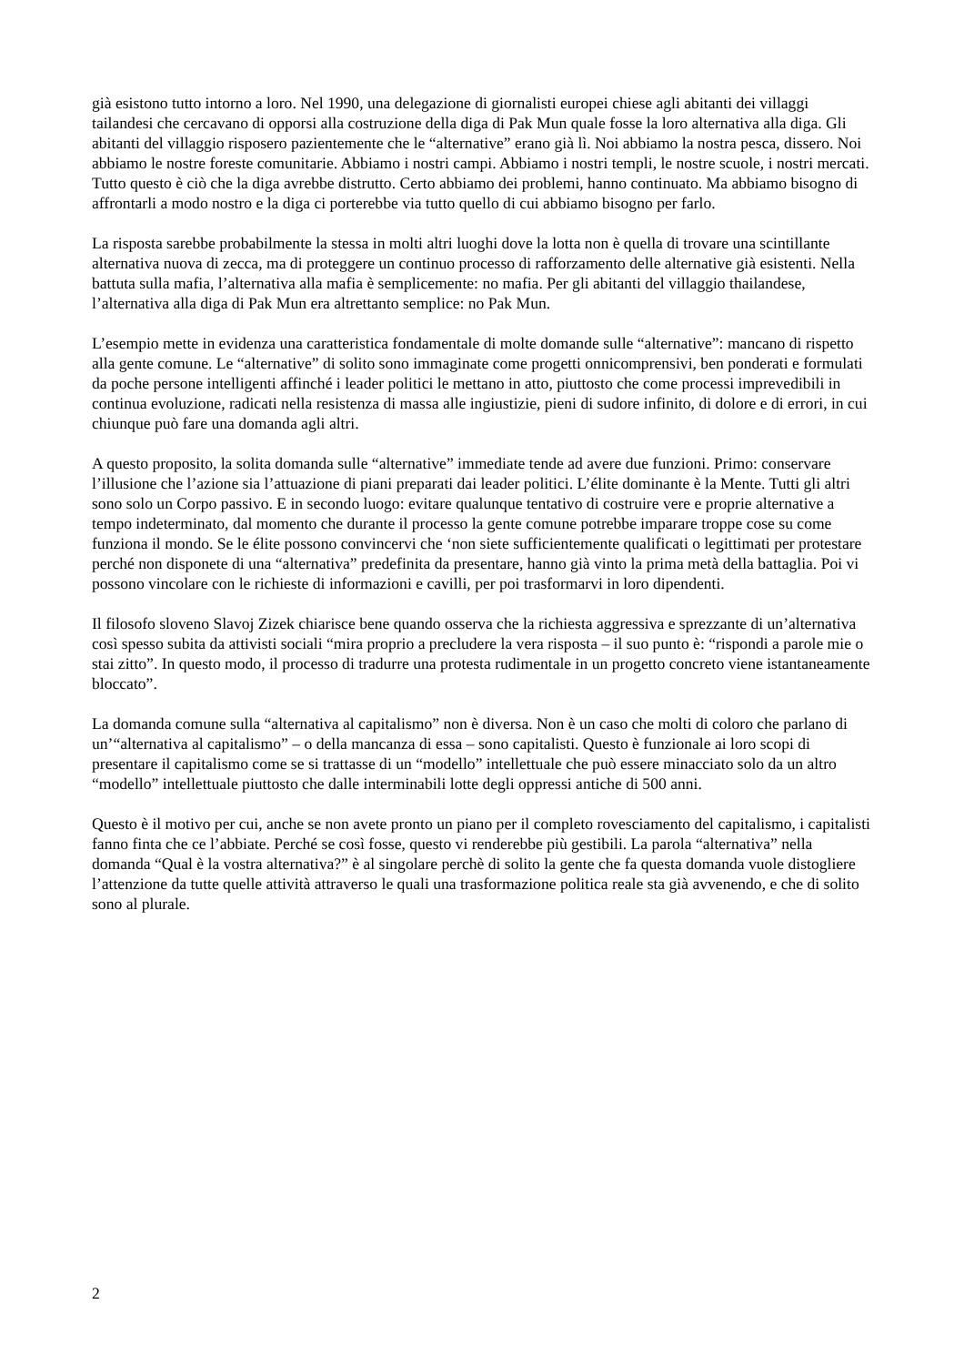già esistono tutto intorno a loro. Nel 1990, una delegazione di giornalisti europei chiese agli abitanti dei villaggi tailandesi che cercavano di opporsi alla costruzione della diga di Pak Mun quale fosse la loro alternativa alla diga. Gli abitanti del villaggio risposero pazientemente che le “alternative” erano già lì. Noi abbiamo la nostra pesca, dissero. Noi abbiamo le nostre foreste comunitarie. Abbiamo i nostri campi. Abbiamo i nostri templi, le nostre scuole, i nostri mercati. Tutto questo è ciò che la diga avrebbe distrutto. Certo abbiamo dei problemi, hanno continuato. Ma abbiamo bisogno di affrontarli a modo nostro e la diga ci porterebbe via tutto quello di cui abbiamo bisogno per farlo.
La risposta sarebbe probabilmente la stessa in molti altri luoghi dove la lotta non è quella di trovare una scintillante alternativa nuova di zecca, ma di proteggere un continuo processo di rafforzamento delle alternative già esistenti. Nella battuta sulla mafia, l’alternativa alla mafia è semplicemente: no mafia. Per gli abitanti del villaggio thailandese, l’alternativa alla diga di Pak Mun era altrettanto semplice: no Pak Mun.
L’esempio mette in evidenza una caratteristica fondamentale di molte domande sulle “alternative”: mancano di rispetto alla gente comune. Le “alternative” di solito sono immaginate come progetti onnicomprensivi, ben ponderati e formulati da poche persone intelligenti affinché i leader politici le mettano in atto, piuttosto che come processi imprevedibili in continua evoluzione, radicati nella resistenza di massa alle ingiustizie, pieni di sudore infinito, di dolore e di errori, in cui chiunque può fare una domanda agli altri.
A questo proposito, la solita domanda sulle “alternative” immediate tende ad avere due funzioni. Primo: conservare l’illusione che l’azione sia l’attuazione di piani preparati dai leader politici. L’élite dominante è la Mente. Tutti gli altri sono solo un Corpo passivo. E in secondo luogo: evitare qualunque tentativo di costruire vere e proprie alternative a tempo indeterminato, dal momento che durante il processo la gente comune potrebbe imparare troppe cose su come funziona il mondo. Se le élite possono convincervi che ‘non siete sufficientemente qualificati o legittimati per protestare perché non disponete di una “alternativa” predefinita da presentare, hanno già vinto la prima metà della battaglia. Poi vi possono vincolare con le richieste di informazioni e cavilli, per poi trasformarvi in loro dipendenti.
Il filosofo sloveno Slavoj Zizek chiarisce bene quando osserva che la richiesta aggressiva e sprezzante di un’alternativa così spesso subita da attivisti sociali “mira proprio a precludere la vera risposta – il suo punto è: “rispondi a parole mie o stai zitto”. In questo modo, il processo di tradurre una protesta rudimentale in un progetto concreto viene istantaneamente bloccato”.
La domanda comune sulla “alternativa al capitalismo” non è diversa. Non è un caso che molti di coloro che parlano di un’“alternativa al capitalismo” – o della mancanza di essa – sono capitalisti. Questo è funzionale ai loro scopi di presentare il capitalismo come se si trattasse di un “modello” intellettuale che può essere minacciato solo da un altro “modello” intellettuale piuttosto che dalle interminabili lotte degli oppressi antiche di 500 anni.
Questo è il motivo per cui, anche se non avete pronto un piano per il completo rovesciamento del capitalismo, i capitalisti fanno finta che ce l’abbiate. Perché se così fosse, questo vi renderebbe più gestibili. La parola “alternativa” nella domanda “Qual è la vostra alternativa?” è al singolare perchè di solito la gente che fa questa domanda vuole distogliere l’attenzione da tutte quelle attività attraverso le quali una trasformazione politica reale sta già avvenendo, e che di solito sono al plurale.
2